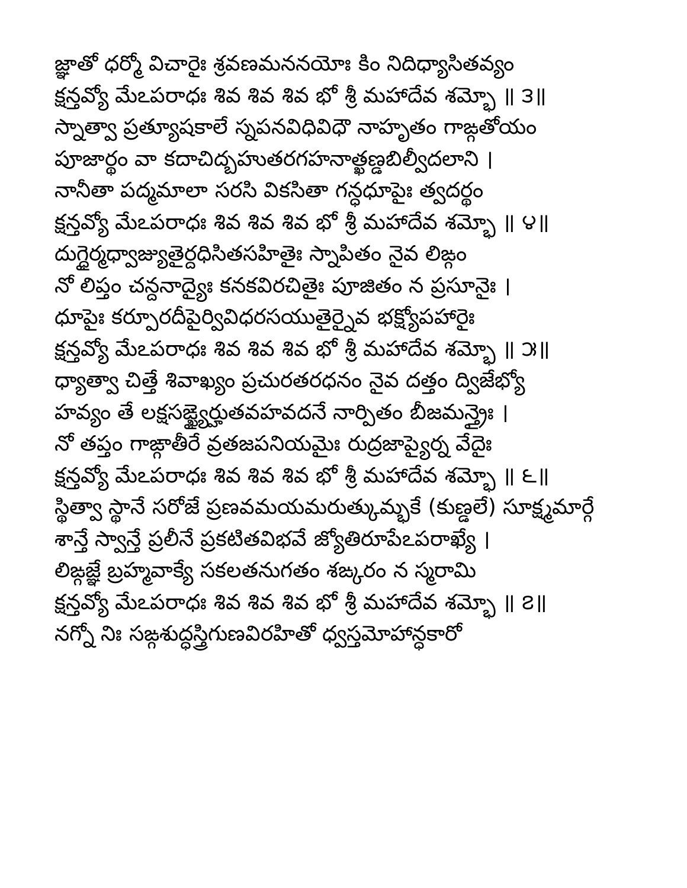జ్ఞాతో ధర్మో విచారైః శ్రవణమననయోః కిం నిదిధ్యాసితవ్యం
క్షన్తవ్యో మేఽపరాధః శివ శివ శివ భో శ్రీ మహాదేవ శమ్భో ॥ ౩॥
స్నాత్వా ప్రత్యూషకాలే స్నపనవిధివిధౌ నాహృతం గాఙ్గతోయం
పూజార్థం వా కదాచిద్బహుతరగహనాత్ఖణ్డబిల్వీదలాని ।
నానీతా పద్మమాలా సరసి వికసితా గన్ధధూపైః త్వదర్థం
క్షన్తవ్యో మేఽపరాధః శివ శివ శివ భో శ్రీ మహాదేవ శమ్భో ॥ ౪॥
దుగ్ధైర్మధ్వాజ్యుతైర్దధిసితసహితైః స్నాపితం నైవ లిఙ్గం
నో లిప్తం చన్దనాద్యైః కనకవిరచితైః పూజితం న ప్రసూనైః ।
ధూపైః కర్పూరదీపైర్వివిధరసయుతైర్నైవ భక్ష్యోపహారైః
క్షన్తవ్యో మేఽపరాధః శివ శివ శివ భో శ్రీ మహాదేవ శమ్భో ॥ ౫॥
ధ్యాత్వా చిత్తే శివాఖ్యం ప్రచురతరధనం నైవ దత్తం ద్విజేభ్యో
హవ్యం తే లక్షసఙ్ఖ్యైర్హుతవహవదనే నార్పితం బీజమన్త్రైః ।
నో తప్తం గాఙ్గాతీరే వ్రతజపనియమైః రుద్రజాప్యైర్న వేదైః
క్షన్తవ్యో మేఽపరాధః శివ శివ శివ భో శ్రీ మహాదేవ శమ్భో ॥ ౬॥
స్థిత్వా స్థానే సరోజే ప్రణవమయమరుత్కుమ్భకే (కుణ్డలే) సూక్ష్మమార్గే
శాన్తే స్వాన్తే ప్రలీనే ప్రకటితవిభవే జ్యోతిరూపేఽపరాఖ్యే ।
లిఙ్గజ్ఞే బ్రహ్మవాక్యే సకలతనుగతం శఙ్కరం న స్మరామి
క్షన్తవ్యో మేఽపరాధః శివ శివ శివ భో శ్రీ మహాదేవ శమ్భో ॥ ౭॥
నగ్నో నిః సఙ్గశుద్ధస్త్రిగుణవిరహితో ధ్వస్తమోహాన్ధకారో